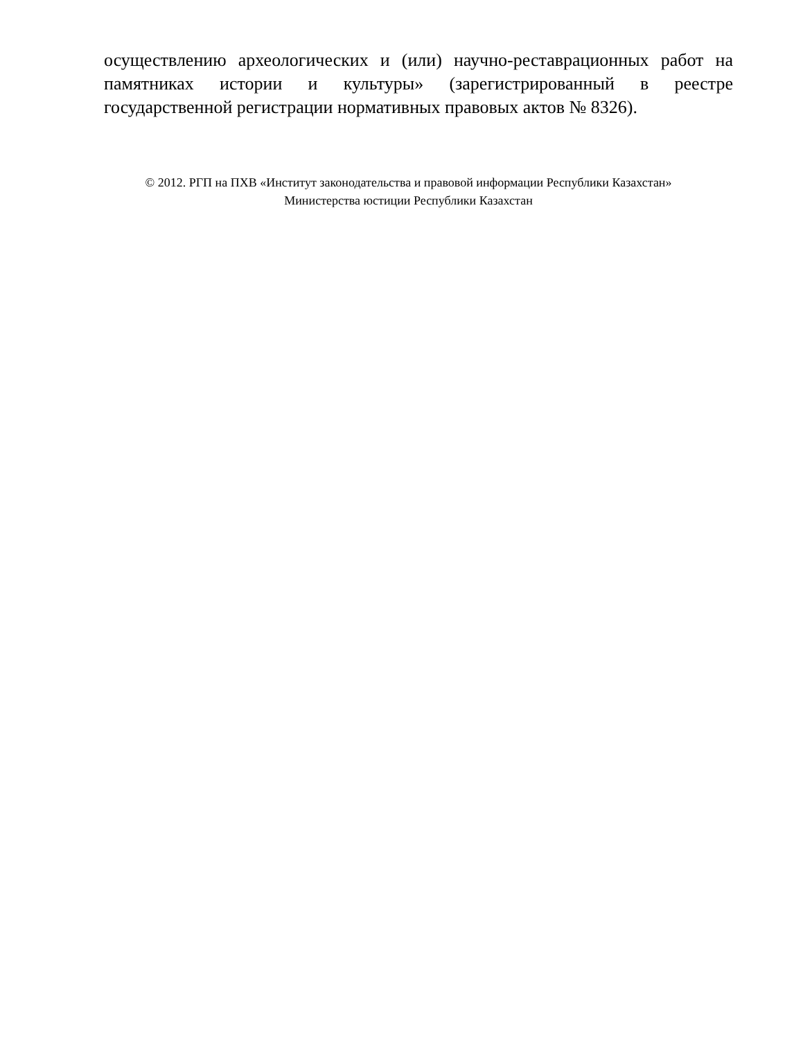осуществлению археологических и (или) научно-реставрационных работ на памятниках истории и культуры» (зарегистрированный в реестре государственной регистрации нормативных правовых актов № 8326).
© 2012. РГП на ПХВ «Институт законодательства и правовой информации Республики Казахстан»
Министерства юстиции Республики Казахстан